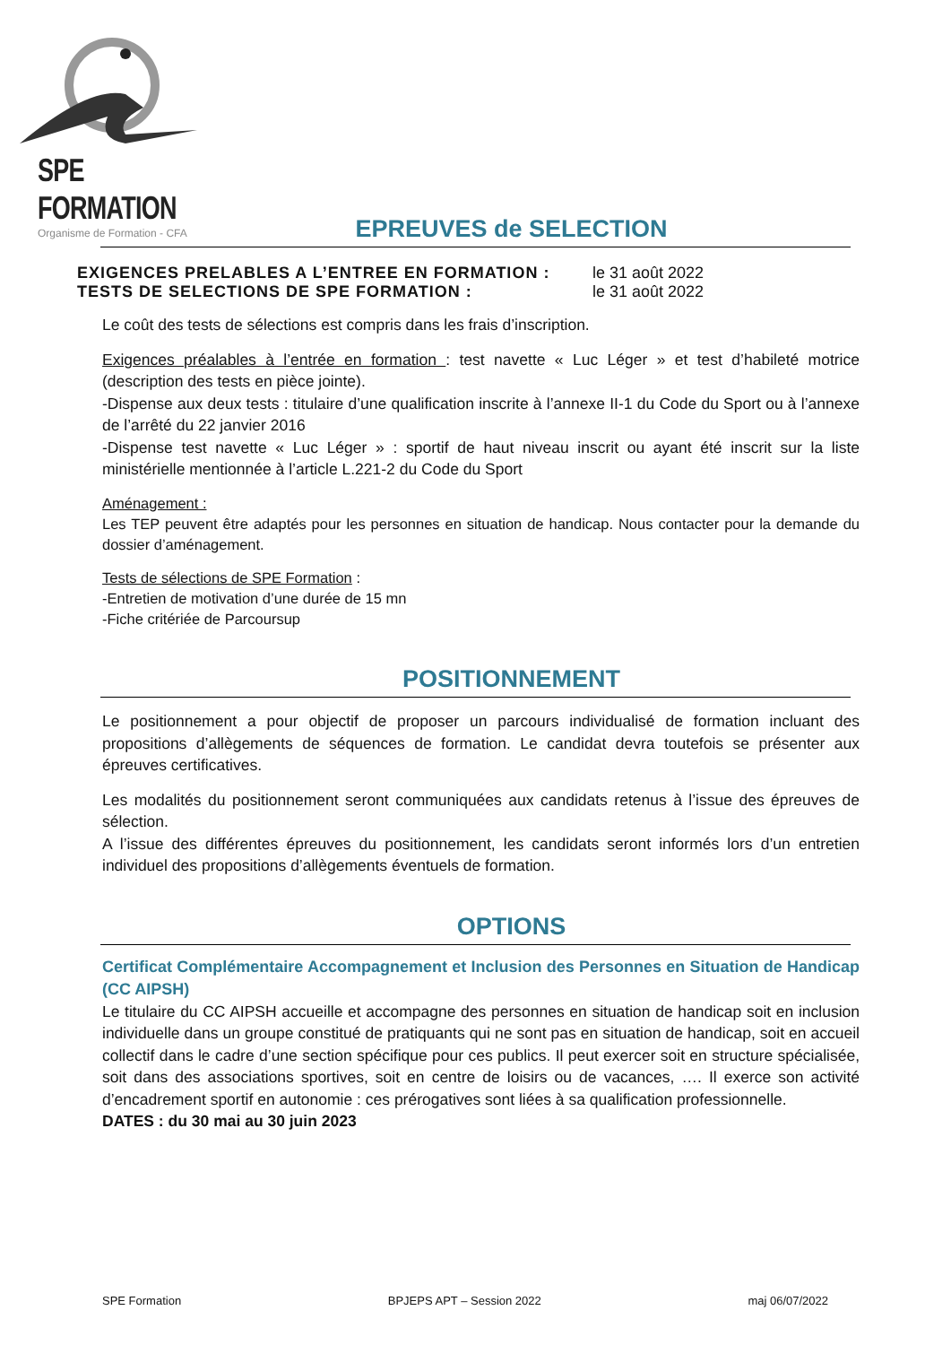SPE FORMATION
Organisme de Formation - CFA
EPREUVES de SELECTION
EXIGENCES PRELABLES A L’ENTREE EN FORMATION : le 31 août 2022
TESTS DE SELECTIONS DE SPE FORMATION : le 31 août 2022
Le coût des tests de sélections est compris dans les frais d’inscription.
Exigences préalables à l’entrée en formation : test navette « Luc Léger » et test d’habileté motrice (description des tests en pièce jointe).
-Dispense aux deux tests : titulaire d’une qualification inscrite à l’annexe II-1 du Code du Sport ou à l’annexe de l’arrêté du 22 janvier 2016
-Dispense test navette « Luc Léger » : sportif de haut niveau inscrit ou ayant été inscrit sur la liste ministérielle mentionnée à l’article L.221-2 du Code du Sport
Aménagement :
Les TEP peuvent être adaptés pour les personnes en situation de handicap. Nous contacter pour la demande du dossier d’aménagement.
Tests de sélections de SPE Formation :
-Entretien de motivation d’une durée de 15 mn
-Fiche critériée de Parcoursup
POSITIONNEMENT
Le positionnement a pour objectif de proposer un parcours individualisé de formation incluant des propositions d’allègements de séquences de formation. Le candidat devra toutefois se présenter aux épreuves certificatives.
Les modalités du positionnement seront communiquées aux candidats retenus à l’issue des épreuves de sélection.
A l’issue des différentes épreuves du positionnement, les candidats seront informés lors d’un entretien individuel des propositions d’allègements éventuels de formation.
OPTIONS
Certificat Complémentaire Accompagnement et Inclusion des Personnes en Situation de Handicap (CC AIPSH)
Le titulaire du CC AIPSH accueille et accompagne des personnes en situation de handicap soit en inclusion individuelle dans un groupe constitué de pratiquants qui ne sont pas en situation de handicap, soit en accueil collectif dans le cadre d’une section spécifique pour ces publics. Il peut exercer soit en structure spécialisée, soit dans des associations sportives, soit en centre de loisirs ou de vacances, …. Il exerce son activité d’encadrement sportif en autonomie : ces prérogatives sont liées à sa qualification professionnelle.
DATES : du 30 mai au 30 juin 2023
SPE Formation BPJEPS APT – Session 2022 maj 06/07/2022